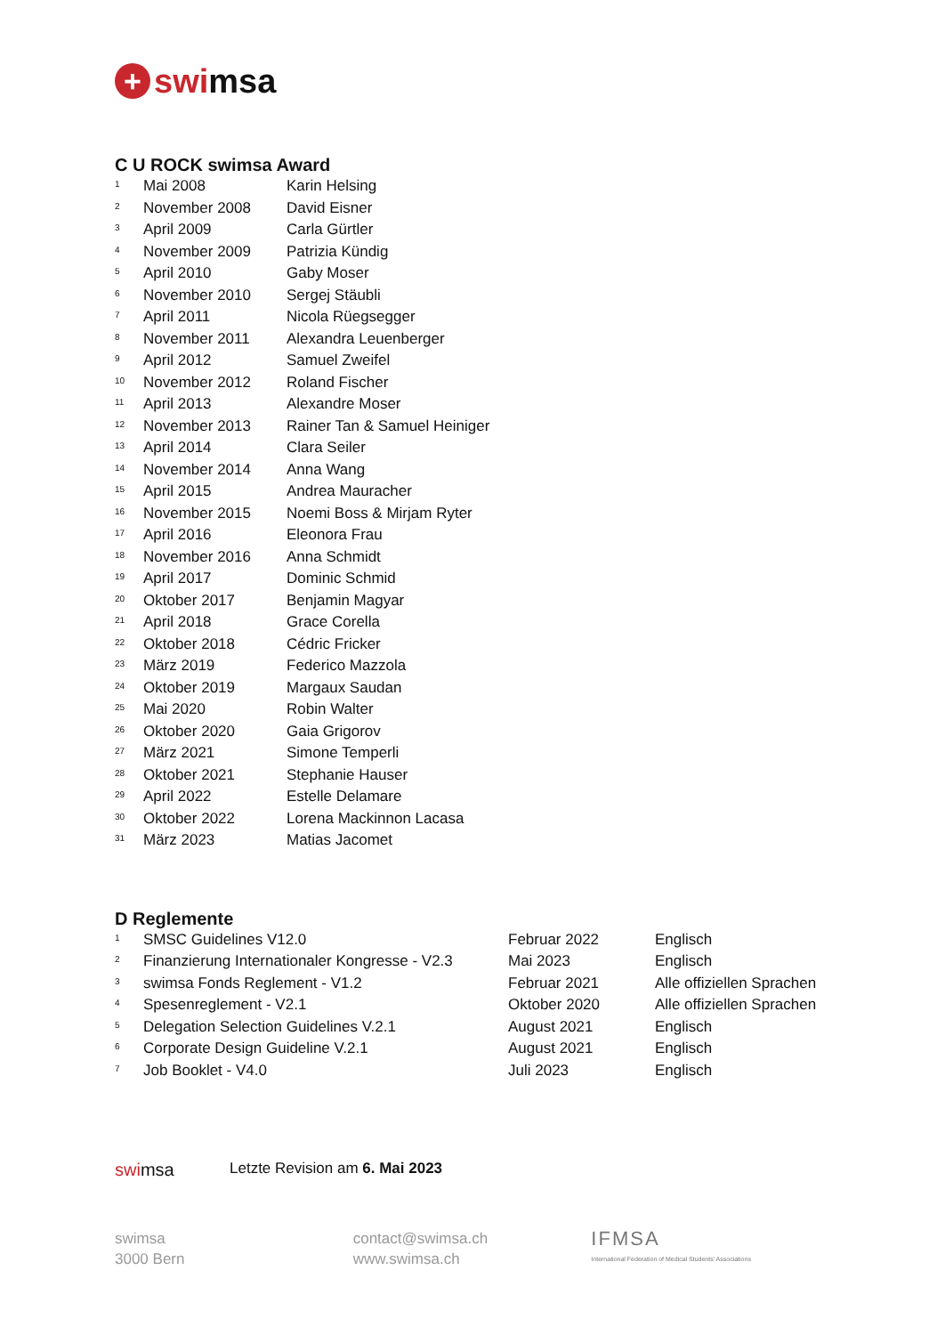+ swi msa
C U ROCK swimsa Award
| 1 | Mai 2008 | Karin Helsing |
| 2 | November 2008 | David Eisner |
| 3 | April 2009 | Carla Gürtler |
| 4 | November 2009 | Patrizia Kündig |
| 5 | April 2010 | Gaby Moser |
| 6 | November 2010 | Sergej Stäubli |
| 7 | April 2011 | Nicola Rüegsegger |
| 8 | November 2011 | Alexandra Leuenberger |
| 9 | April 2012 | Samuel Zweifel |
| 10 | November 2012 | Roland Fischer |
| 11 | April 2013 | Alexandre Moser |
| 12 | November 2013 | Rainer Tan & Samuel Heiniger |
| 13 | April 2014 | Clara Seiler |
| 14 | November 2014 | Anna Wang |
| 15 | April 2015 | Andrea Mauracher |
| 16 | November 2015 | Noemi Boss & Mirjam Ryter |
| 17 | April 2016 | Eleonora Frau |
| 18 | November 2016 | Anna Schmidt |
| 19 | April 2017 | Dominic Schmid |
| 20 | Oktober 2017 | Benjamin Magyar |
| 21 | April 2018 | Grace Corella |
| 22 | Oktober 2018 | Cédric Fricker |
| 23 | März 2019 | Federico Mazzola |
| 24 | Oktober 2019 | Margaux Saudan |
| 25 | Mai 2020 | Robin Walter |
| 26 | Oktober 2020 | Gaia Grigorov |
| 27 | März 2021 | Simone Temperli |
| 28 | Oktober 2021 | Stephanie Hauser |
| 29 | April 2022 | Estelle Delamare |
| 30 | Oktober 2022 | Lorena Mackinnon Lacasa |
| 31 | März 2023 | Matias Jacomet |
D Reglemente
| 1 | SMSC Guidelines V12.0 | Februar 2022 | Englisch |
| 2 | Finanzierung Internationaler Kongresse - V2.3 | Mai 2023 | Englisch |
| 3 | swimsa Fonds Reglement - V1.2 | Februar 2021 | Alle offiziellen Sprachen |
| 4 | Spesenreglement - V2.1 | Oktober 2020 | Alle offiziellen Sprachen |
| 5 | Delegation Selection Guidelines V.2.1 | August 2021 | Englisch |
| 6 | Corporate Design Guideline V.2.1 | August 2021 | Englisch |
| 7 | Job Booklet - V4.0 | Juli 2023 | Englisch |
swimsa Letzte Revision am 6. Mai 2023
swimsa
3000 Bern
contact@swimsa.ch
www.swimsa.ch
IFMSA
International Federation of Medical Students' Associations